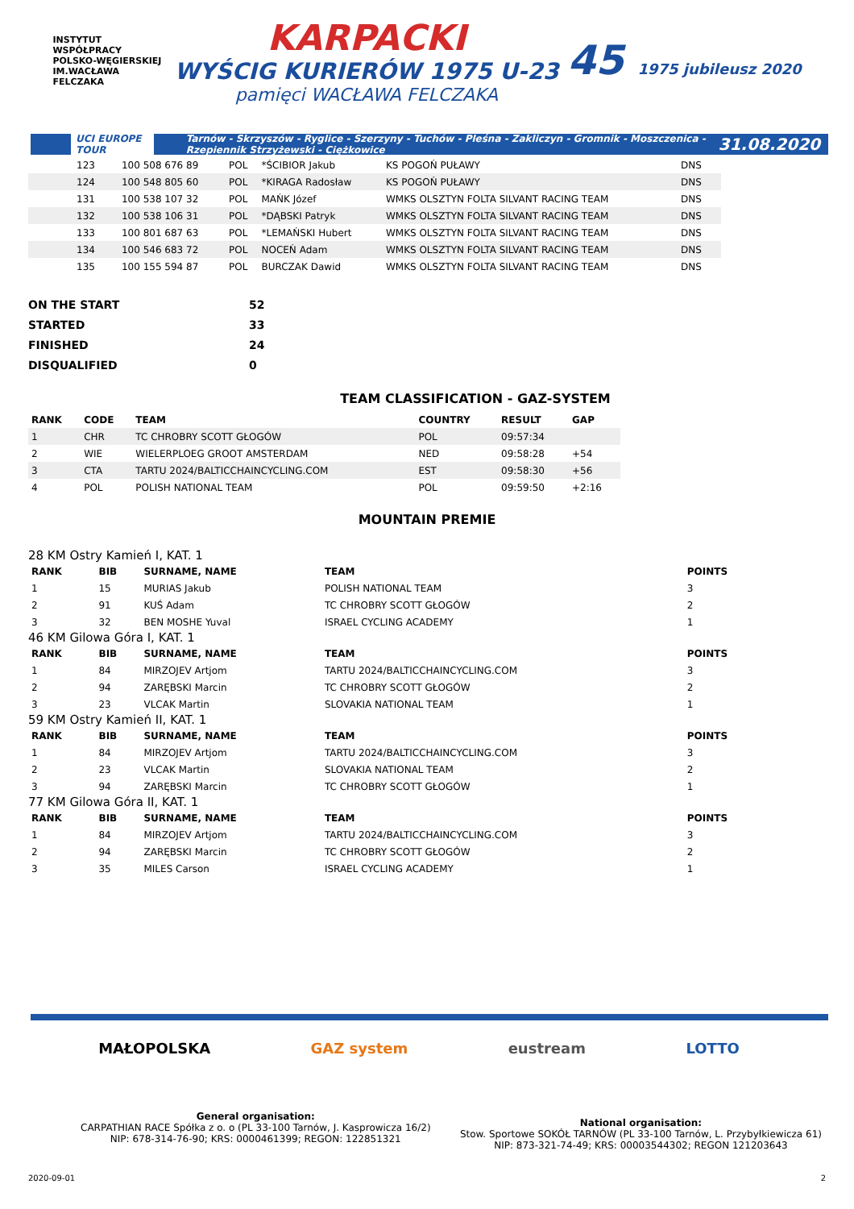INSTYTUT WSPÓŁPRACY POLSKO-WĘGIERSKIEJ IM.WACŁAWA FELCZAKA
KARPACKI
WYŚCIG KURIERÓW 1975 U-23
pamięci WACŁAWA FELCZAKA
45 1975 jubileusz 2020
UCI EUROPE TOUR Tarnów - Skrzyszów - Ryglice - Szerzyny - Tuchów - Pleśna - Zakliczyn - Gromnik - Moszczenica - Rzepiennik Strzyżewski - Ciężkowice 31.08.2020
| 123 | 100 508 676 89 | POL | *ŚCIBIOR Jakub | KS POGOŃ PUŁAWY | DNS | |
| 124 | 100 548 805 60 | POL | *KIRAGA Radosław | KS POGOŃ PUŁAWY | DNS | |
| 131 | 100 538 107 32 | POL | MAŃK Józef | WMKS OLSZTYN FOLTA SILVANT RACING TEAM | DNS | |
| 132 | 100 538 106 31 | POL | *DĄBSKI Patryk | WMKS OLSZTYN FOLTA SILVANT RACING TEAM | DNS | |
| 133 | 100 801 687 63 | POL | *LEMAŃSKI Hubert | WMKS OLSZTYN FOLTA SILVANT RACING TEAM | DNS | |
| 134 | 100 546 683 72 | POL | NOCEŃ Adam | WMKS OLSZTYN FOLTA SILVANT RACING TEAM | DNS | |
| 135 | 100 155 594 87 | POL | BURCZAK Dawid | WMKS OLSZTYN FOLTA SILVANT RACING TEAM | DNS | |
| ON THE START | 52 |
| STARTED | 33 |
| FINISHED | 24 |
| DISQUALIFIED | 0 |
TEAM CLASSIFICATION - GAZ-SYSTEM
| RANK | CODE | TEAM | COUNTRY | RESULT | GAP |
| --- | --- | --- | --- | --- | --- |
| 1 | CHR | TC CHROBRY SCOTT GŁOGÓW | POL | 09:57:34 | |
| 2 | WIE | WIELERPLOEG GROOT AMSTERDAM | NED | 09:58:28 | +54 |
| 3 | CTA | TARTU 2024/BALTICCHAINCYCLING.COM | EST | 09:58:30 | +56 |
| 4 | POL | POLISH NATIONAL TEAM | POL | 09:59:50 | +2:16 |
MOUNTAIN PREMIE
| 28 KM Ostry Kamień I, KAT. 1 | | | | |
| RANK | BIB | SURNAME, NAME | TEAM | POINTS |
| 1 | 15 | MURIAS Jakub | POLISH NATIONAL TEAM | 3 |
| 2 | 91 | KUŚ Adam | TC CHROBRY SCOTT GŁOGÓW | 2 |
| 3 | 32 | BEN MOSHE Yuval | ISRAEL CYCLING ACADEMY | 1 |
| 46 KM Gilowa Góra I, KAT. 1 | | | | |
| RANK | BIB | SURNAME, NAME | TEAM | POINTS |
| 1 | 84 | MIRZOJEV Artjom | TARTU 2024/BALTICCHAINCYCLING.COM | 3 |
| 2 | 94 | ZARĘBSKI Marcin | TC CHROBRY SCOTT GŁOGÓW | 2 |
| 3 | 23 | VLCAK Martin | SLOVAKIA NATIONAL TEAM | 1 |
| 59 KM Ostry Kamień II, KAT. 1 | | | | |
| RANK | BIB | SURNAME, NAME | TEAM | POINTS |
| 1 | 84 | MIRZOJEV Artjom | TARTU 2024/BALTICCHAINCYCLING.COM | 3 |
| 2 | 23 | VLCAK Martin | SLOVAKIA NATIONAL TEAM | 2 |
| 3 | 94 | ZARĘBSKI Marcin | TC CHROBRY SCOTT GŁOGÓW | 1 |
| 77 KM Gilowa Góra II, KAT. 1 | | | | |
| RANK | BIB | SURNAME, NAME | TEAM | POINTS |
| 1 | 84 | MIRZOJEV Artjom | TARTU 2024/BALTICCHAINCYCLING.COM | 3 |
| 2 | 94 | ZARĘBSKI Marcin | TC CHROBRY SCOTT GŁOGÓW | 2 |
| 3 | 35 | MILES Carson | ISRAEL CYCLING ACADEMY | 1 |
MAŁOPOLSKA GAZ system eustream LOTTO
General organisation:
CARPATHIAN RACE Spółka z o. o (PL 33-100 Tarnów, J. Kasprowicza 16/2)
NIP: 678-314-76-90; KRS: 0000461399; REGON: 122851321
National organisation:
Stow. Sportowe SOKÓŁ TARNÓW (PL 33-100 Tarnów, L. Przybyłkiewicza 61)
NIP: 873-321-74-49; KRS: 00003544302; REGON 121203643
2020-09-01 2